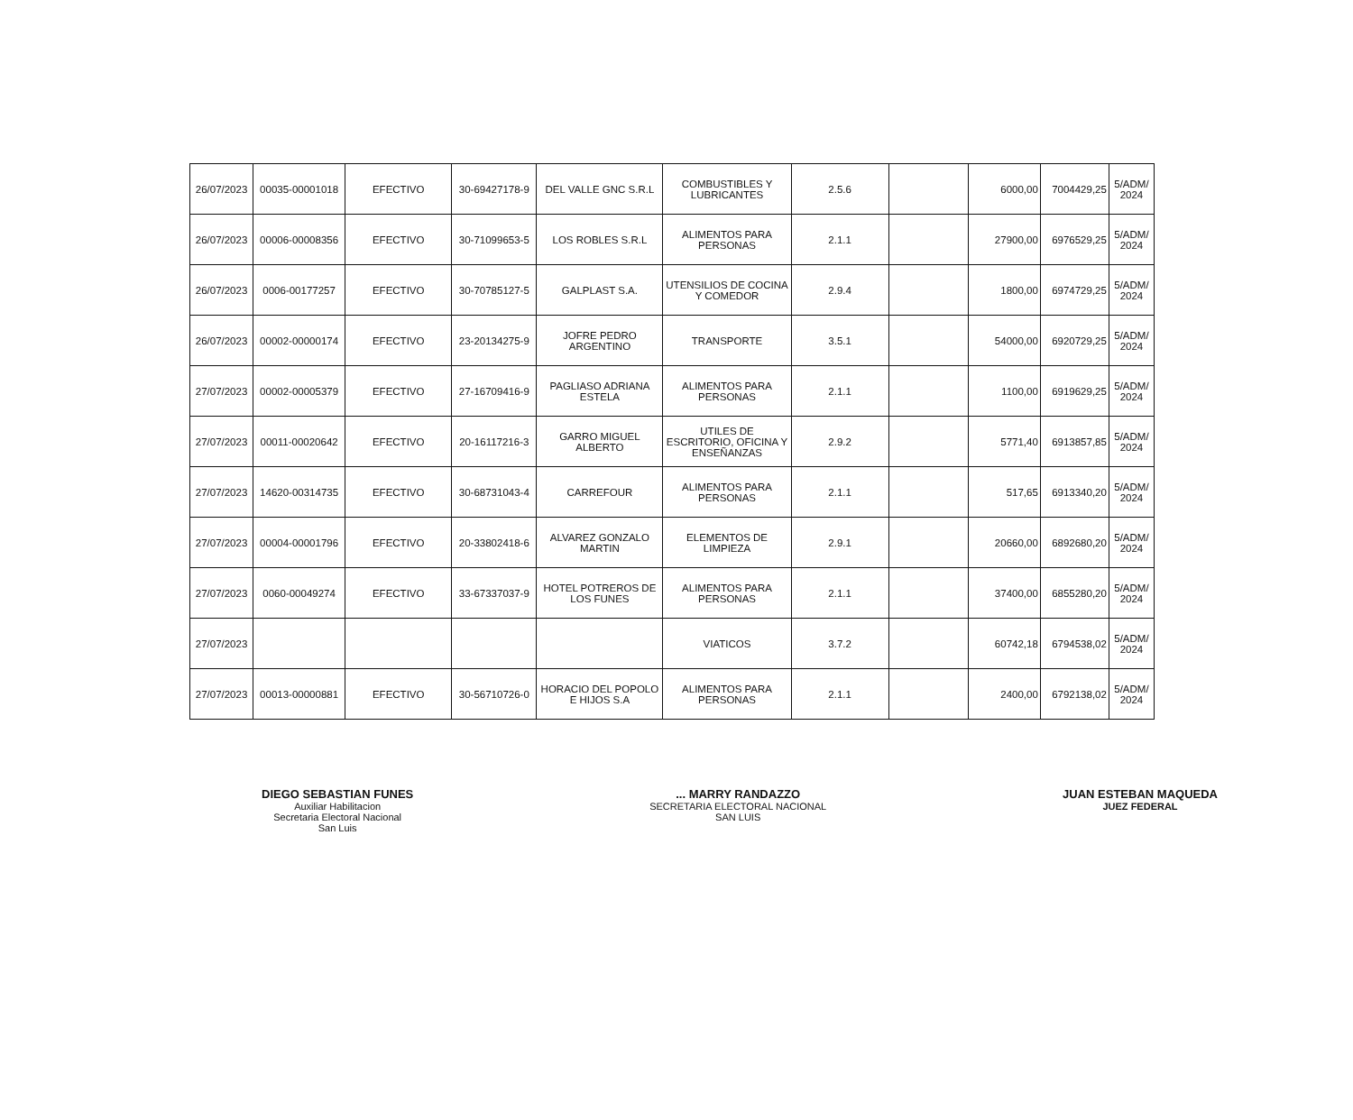| 26/07/2023 | 00035-00001018 | EFECTIVO | 30-69427178-9 | DEL VALLE GNC S.R.L | COMBUSTIBLES Y LUBRICANTES | 2.5.6 | | 6000,00 | 7004429,25 | 5/ADM/ 2024 |
| 26/07/2023 | 00006-00008356 | EFECTIVO | 30-71099653-5 | LOS ROBLES S.R.L | ALIMENTOS PARA PERSONAS | 2.1.1 | | 27900,00 | 6976529,25 | 5/ADM/ 2024 |
| 26/07/2023 | 0006-00177257 | EFECTIVO | 30-70785127-5 | GALPLAST S.A. | UTENSILIOS DE COCINA Y COMEDOR | 2.9.4 | | 1800,00 | 6974729,25 | 5/ADM/ 2024 |
| 26/07/2023 | 00002-00000174 | EFECTIVO | 23-20134275-9 | JOFRE PEDRO ARGENTINO | TRANSPORTE | 3.5.1 | | 54000,00 | 6920729,25 | 5/ADM/ 2024 |
| 27/07/2023 | 00002-00005379 | EFECTIVO | 27-16709416-9 | PAGLIASO ADRIANA ESTELA | ALIMENTOS PARA PERSONAS | 2.1.1 | | 1100,00 | 6919629,25 | 5/ADM/ 2024 |
| 27/07/2023 | 00011-00020642 | EFECTIVO | 20-16117216-3 | GARRO MIGUEL ALBERTO | UTILES DE ESCRITORIO, OFICINA Y ENSEÑANZAS | 2.9.2 | | 5771,40 | 6913857,85 | 5/ADM/ 2024 |
| 27/07/2023 | 14620-00314735 | EFECTIVO | 30-68731043-4 | CARREFOUR | ALIMENTOS PARA PERSONAS | 2.1.1 | | 517,65 | 6913340,20 | 5/ADM/ 2024 |
| 27/07/2023 | 00004-00001796 | EFECTIVO | 20-33802418-6 | ALVAREZ GONZALO MARTIN | ELEMENTOS DE LIMPIEZA | 2.9.1 | | 20660,00 | 6892680,20 | 5/ADM/ 2024 |
| 27/07/2023 | 0060-00049274 | EFECTIVO | 33-67337037-9 | HOTEL POTREROS DE LOS FUNES | ALIMENTOS PARA PERSONAS | 2.1.1 | | 37400,00 | 6855280,20 | 5/ADM/ 2024 |
| 27/07/2023 | | | | | VIATICOS | 3.7.2 | | 60742,18 | 6794538,02 | 5/ADM/ 2024 |
| 27/07/2023 | 00013-00000881 | EFECTIVO | 30-56710726-0 | HORACIO DEL POPOLO E HIJOS S.A | ALIMENTOS PARA PERSONAS | 2.1.1 | | 2400,00 | 6792138,02 | 5/ADM/ 2024 |
DIEGO SEBASTIAN FUNES
Auxiliar Habilitacion
Secretaria Electoral Nacional
San Luis
... MARRY RANDAZZO
SECRETARIA ELECTORAL NACIONAL
SAN LUIS
JUAN ESTEBAN MAQUEDA
JUEZ FEDERAL